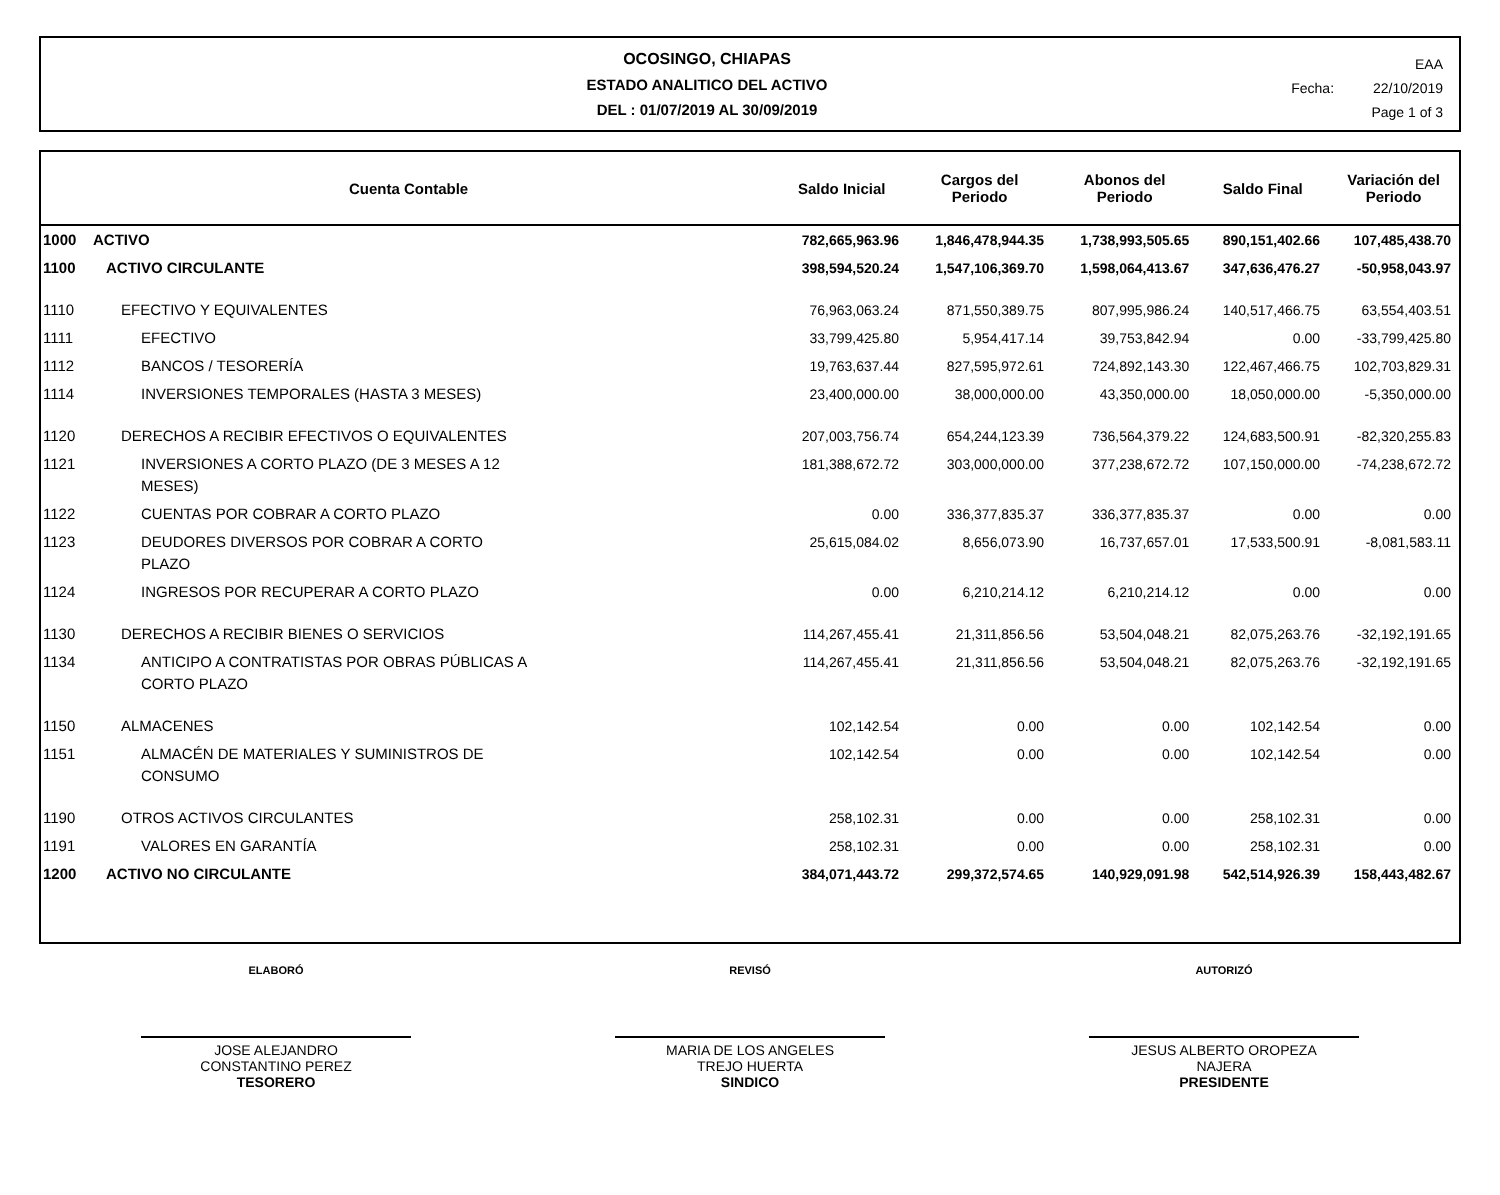OCOSINGO, CHIAPAS
ESTADO ANALITICO DEL ACTIVO
DEL : 01/07/2019 AL 30/09/2019
EAA
Fecha: 22/10/2019
Page 1 of 3
| Cuenta Contable | | Saldo Inicial | Cargos del Periodo | Abonos del Periodo | Saldo Final | Variación del Periodo |
| --- | --- | --- | --- | --- | --- | --- |
| 1000 | ACTIVO | 782,665,963.96 | 1,846,478,944.35 | 1,738,993,505.65 | 890,151,402.66 | 107,485,438.70 |
| 1100 | ACTIVO CIRCULANTE | 398,594,520.24 | 1,547,106,369.70 | 1,598,064,413.67 | 347,636,476.27 | -50,958,043.97 |
| 1110 | EFECTIVO Y EQUIVALENTES | 76,963,063.24 | 871,550,389.75 | 807,995,986.24 | 140,517,466.75 | 63,554,403.51 |
| 1111 | EFECTIVO | 33,799,425.80 | 5,954,417.14 | 39,753,842.94 | 0.00 | -33,799,425.80 |
| 1112 | BANCOS / TESORERÍA | 19,763,637.44 | 827,595,972.61 | 724,892,143.30 | 122,467,466.75 | 102,703,829.31 |
| 1114 | INVERSIONES TEMPORALES (HASTA 3 MESES) | 23,400,000.00 | 38,000,000.00 | 43,350,000.00 | 18,050,000.00 | -5,350,000.00 |
| 1120 | DERECHOS A RECIBIR EFECTIVOS O EQUIVALENTES | 207,003,756.74 | 654,244,123.39 | 736,564,379.22 | 124,683,500.91 | -82,320,255.83 |
| 1121 | INVERSIONES A CORTO PLAZO (DE 3 MESES A 12 MESES) | 181,388,672.72 | 303,000,000.00 | 377,238,672.72 | 107,150,000.00 | -74,238,672.72 |
| 1122 | CUENTAS POR COBRAR A CORTO PLAZO | 0.00 | 336,377,835.37 | 336,377,835.37 | 0.00 | 0.00 |
| 1123 | DEUDORES DIVERSOS POR COBRAR A CORTO PLAZO | 25,615,084.02 | 8,656,073.90 | 16,737,657.01 | 17,533,500.91 | -8,081,583.11 |
| 1124 | INGRESOS POR RECUPERAR A CORTO PLAZO | 0.00 | 6,210,214.12 | 6,210,214.12 | 0.00 | 0.00 |
| 1130 | DERECHOS A RECIBIR BIENES O SERVICIOS | 114,267,455.41 | 21,311,856.56 | 53,504,048.21 | 82,075,263.76 | -32,192,191.65 |
| 1134 | ANTICIPO A CONTRATISTAS POR OBRAS PÚBLICAS A CORTO PLAZO | 114,267,455.41 | 21,311,856.56 | 53,504,048.21 | 82,075,263.76 | -32,192,191.65 |
| 1150 | ALMACENES | 102,142.54 | 0.00 | 0.00 | 102,142.54 | 0.00 |
| 1151 | ALMACÉN DE MATERIALES Y SUMINISTROS DE CONSUMO | 102,142.54 | 0.00 | 0.00 | 102,142.54 | 0.00 |
| 1190 | OTROS ACTIVOS CIRCULANTES | 258,102.31 | 0.00 | 0.00 | 258,102.31 | 0.00 |
| 1191 | VALORES EN GARANTÍA | 258,102.31 | 0.00 | 0.00 | 258,102.31 | 0.00 |
| 1200 | ACTIVO NO CIRCULANTE | 384,071,443.72 | 299,372,574.65 | 140,929,091.98 | 542,514,926.39 | 158,443,482.67 |
ELABORÓ
JOSE ALEJANDRO
CONSTANTINO PEREZ
TESORERO
REVISÓ
MARIA DE LOS ANGELES
TREJO HUERTA
SINDICO
AUTORIZÓ
JESUS ALBERTO OROPEZA
NAJERA
PRESIDENTE